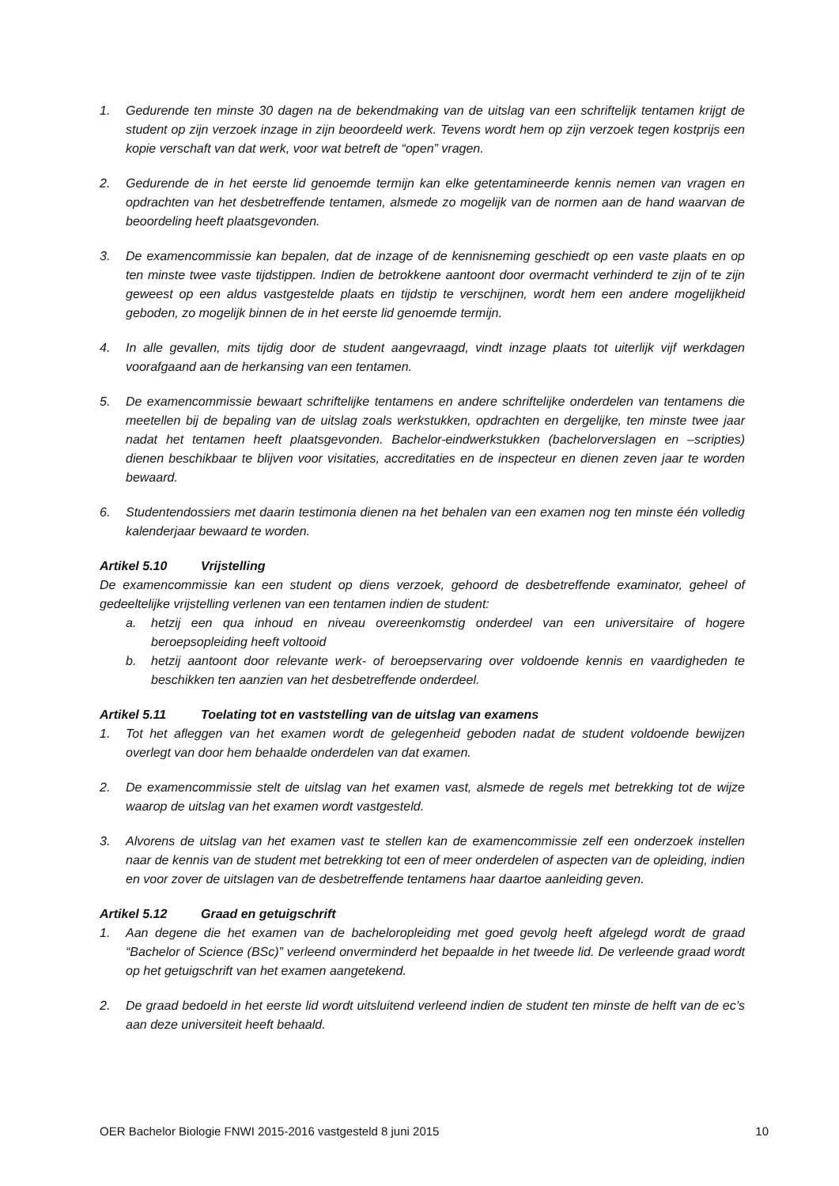1. Gedurende ten minste 30 dagen na de bekendmaking van de uitslag van een schriftelijk tentamen krijgt de student op zijn verzoek inzage in zijn beoordeeld werk. Tevens wordt hem op zijn verzoek tegen kostprijs een kopie verschaft van dat werk, voor wat betreft de “open” vragen.
2. Gedurende de in het eerste lid genoemde termijn kan elke getentamineerde kennis nemen van vragen en opdrachten van het desbetreffende tentamen, alsmede zo mogelijk van de normen aan de hand waarvan de beoordeling heeft plaatsgevonden.
3. De examencommissie kan bepalen, dat de inzage of de kennisneming geschiedt op een vaste plaats en op ten minste twee vaste tijdstippen. Indien de betrokkene aantoont door overmacht verhinderd te zijn of te zijn geweest op een aldus vastgestelde plaats en tijdstip te verschijnen, wordt hem een andere mogelijkheid geboden, zo mogelijk binnen de in het eerste lid genoemde termijn.
4. In alle gevallen, mits tijdig door de student aangevraagd, vindt inzage plaats tot uiterlijk vijf werkdagen voorafgaand aan de herkansing van een tentamen.
5. De examencommissie bewaart schriftelijke tentamens en andere schriftelijke onderdelen van tentamens die meetellen bij de bepaling van de uitslag zoals werkstukken, opdrachten en dergelijke, ten minste twee jaar nadat het tentamen heeft plaatsgevonden. Bachelor-eindwerkstukken (bachelorverslagen en –scripties) dienen beschikbaar te blijven voor visitaties, accreditaties en de inspecteur en dienen zeven jaar te worden bewaard.
6. Studentendossiers met daarin testimonia dienen na het behalen van een examen nog ten minste één volledig kalenderjaar bewaard te worden.
Artikel 5.10 Vrijstelling
De examencommissie kan een student op diens verzoek, gehoord de desbetreffende examinator, geheel of gedeeltelijke vrijstelling verlenen van een tentamen indien de student:
a. hetzij een qua inhoud en niveau overeenkomstig onderdeel van een universitaire of hogere beroepsopleiding heeft voltooid
b. hetzij aantoont door relevante werk- of beroepservaring over voldoende kennis en vaardigheden te beschikken ten aanzien van het desbetreffende onderdeel.
Artikel 5.11 Toelating tot en vaststelling van de uitslag van examens
1. Tot het afleggen van het examen wordt de gelegenheid geboden nadat de student voldoende bewijzen overlegt van door hem behaalde onderdelen van dat examen.
2. De examencommissie stelt de uitslag van het examen vast, alsmede de regels met betrekking tot de wijze waarop de uitslag van het examen wordt vastgesteld.
3. Alvorens de uitslag van het examen vast te stellen kan de examencommissie zelf een onderzoek instellen naar de kennis van de student met betrekking tot een of meer onderdelen of aspecten van de opleiding, indien en voor zover de uitslagen van de desbetreffende tentamens haar daartoe aanleiding geven.
Artikel 5.12 Graad en getuigschrift
1. Aan degene die het examen van de bacheloropleiding met goed gevolg heeft afgelegd wordt de graad “Bachelor of Science (BSc)” verleend onverminderd het bepaalde in het tweede lid. De verleende graad wordt op het getuigschrift van het examen aangetekend.
2. De graad bedoeld in het eerste lid wordt uitsluitend verleend indien de student ten minste de helft van de ec’s aan deze universiteit heeft behaald.
OER Bachelor Biologie FNWI 2015-2016 vastgesteld 8 juni 2015 10